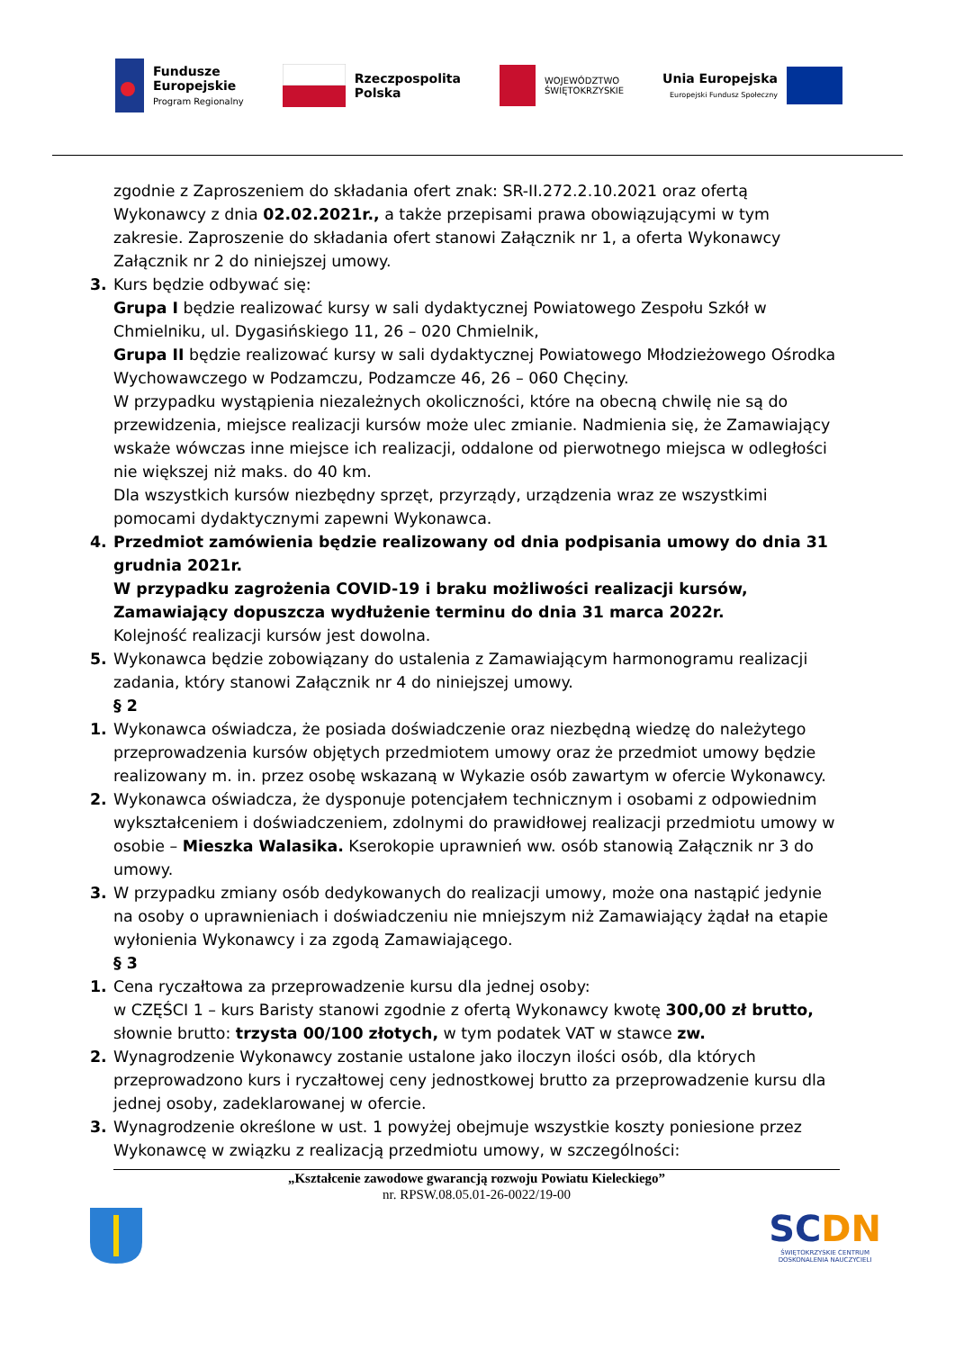Fundusze
Europejskie
Program Regionalny
Rzeczpospolita
Polska
WOJEWÓDZTWO
ŚWIĘTOKRZYSKIE
Unia Europejska
Europejski Fundusz Społeczny
zgodnie z Zaproszeniem do składania ofert znak: SR-II.272.2.10.2021 oraz ofertą Wykonawcy z dnia 02.02.2021r., a także przepisami prawa obowiązującymi w tym zakresie. Zaproszenie do składania ofert stanowi Załącznik nr 1, a oferta Wykonawcy Załącznik nr 2 do niniejszej umowy.
3. Kurs będzie odbywać się:
Grupa I będzie realizować kursy w sali dydaktycznej Powiatowego Zespołu Szkół w Chmielniku, ul. Dygasińskiego 11, 26 – 020 Chmielnik,
Grupa II będzie realizować kursy w sali dydaktycznej Powiatowego Młodzieżowego Ośrodka Wychowawczego w Podzamczu, Podzamcze 46, 26 – 060 Chęciny.
W przypadku wystąpienia niezależnych okoliczności, które na obecną chwilę nie są do przewidzenia, miejsce realizacji kursów może ulec zmianie. Nadmienia się, że Zamawiający wskaże wówczas inne miejsce ich realizacji, oddalone od pierwotnego miejsca w odległości nie większej niż maks. do 40 km.
Dla wszystkich kursów niezbędny sprzęt, przyrządy, urządzenia wraz ze wszystkimi pomocami dydaktycznymi zapewni Wykonawca.
4. Przedmiot zamówienia będzie realizowany od dnia podpisania umowy do dnia 31 grudnia 2021r.
W przypadku zagrożenia COVID-19 i braku możliwości realizacji kursów, Zamawiający dopuszcza wydłużenie terminu do dnia 31 marca 2022r.
Kolejność realizacji kursów jest dowolna.
5. Wykonawca będzie zobowiązany do ustalenia z Zamawiającym harmonogramu realizacji zadania, który stanowi Załącznik nr 4 do niniejszej umowy.
§ 2
1. Wykonawca oświadcza, że posiada doświadczenie oraz niezbędną wiedzę do należytego przeprowadzenia kursów objętych przedmiotem umowy oraz że przedmiot umowy będzie realizowany m. in. przez osobę wskazaną w Wykazie osób zawartym w ofercie Wykonawcy.
2. Wykonawca oświadcza, że dysponuje potencjałem technicznym i osobami z odpowiednim wykształceniem i doświadczeniem, zdolnymi do prawidłowej realizacji przedmiotu umowy w osobie – Mieszka Walasika. Kserokopie uprawnień ww. osób stanowią Załącznik nr 3 do umowy.
3. W przypadku zmiany osób dedykowanych do realizacji umowy, może ona nastąpić jedynie na osoby o uprawnieniach i doświadczeniu nie mniejszym niż Zamawiający żądał na etapie wyłonienia Wykonawcy i za zgodą Zamawiającego.
§ 3
1. Cena ryczałtowa za przeprowadzenie kursu dla jednej osoby:
w CZĘŚCI 1 – kurs Baristy stanowi zgodnie z ofertą Wykonawcy kwotę 300,00 zł brutto, słownie brutto: trzysta 00/100 złotych, w tym podatek VAT w stawce zw.
2. Wynagrodzenie Wykonawcy zostanie ustalone jako iloczyn ilości osób, dla których przeprowadzono kurs i ryczałtowej ceny jednostkowej brutto za przeprowadzenie kursu dla jednej osoby, zadeklarowanej w ofercie.
3. Wynagrodzenie określone w ust. 1 powyżej obejmuje wszystkie koszty poniesione przez Wykonawcę w związku z realizacją przedmiotu umowy, w szczególności:
„Kształcenie zawodowe gwarancją rozwoju Powiatu Kieleckiego”
nr. RPSW.08.05.01-26-0022/19-00
SCDN
ŚWIĘTOKRZYSKIE CENTRUM
DOSKONALENIA NAUCZYCIELI